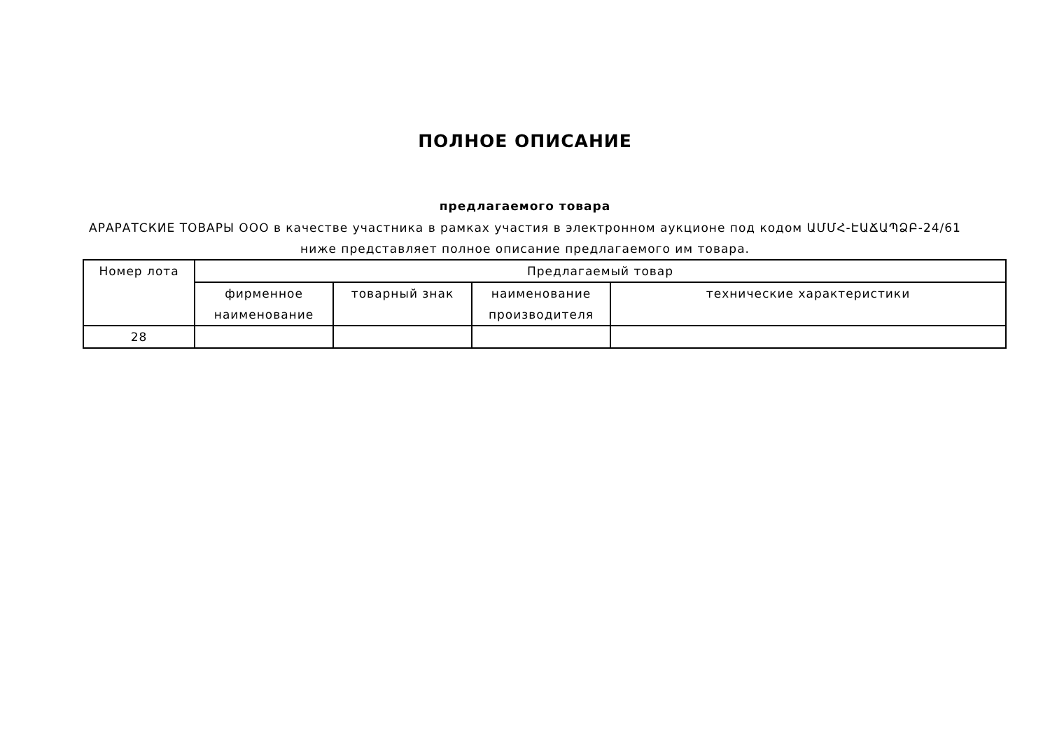ПОЛНОЕ ОПИСАНИЕ
предлагаемого товара
АРАРАТСКИЕ ТОВАРЫ ООО в качестве участника в рамках участия в электронном аукционе под кодом ԱՄՄՀ-ԷԱՃԱՊՁԲ-24/61
ниже представляет полное описание предлагаемого им товара.
| Номер лота | Предлагаемый товар | | | |
| | фирменное наименование | товарный знак | наименование производителя | технические характеристики |
| 28 | | | | |